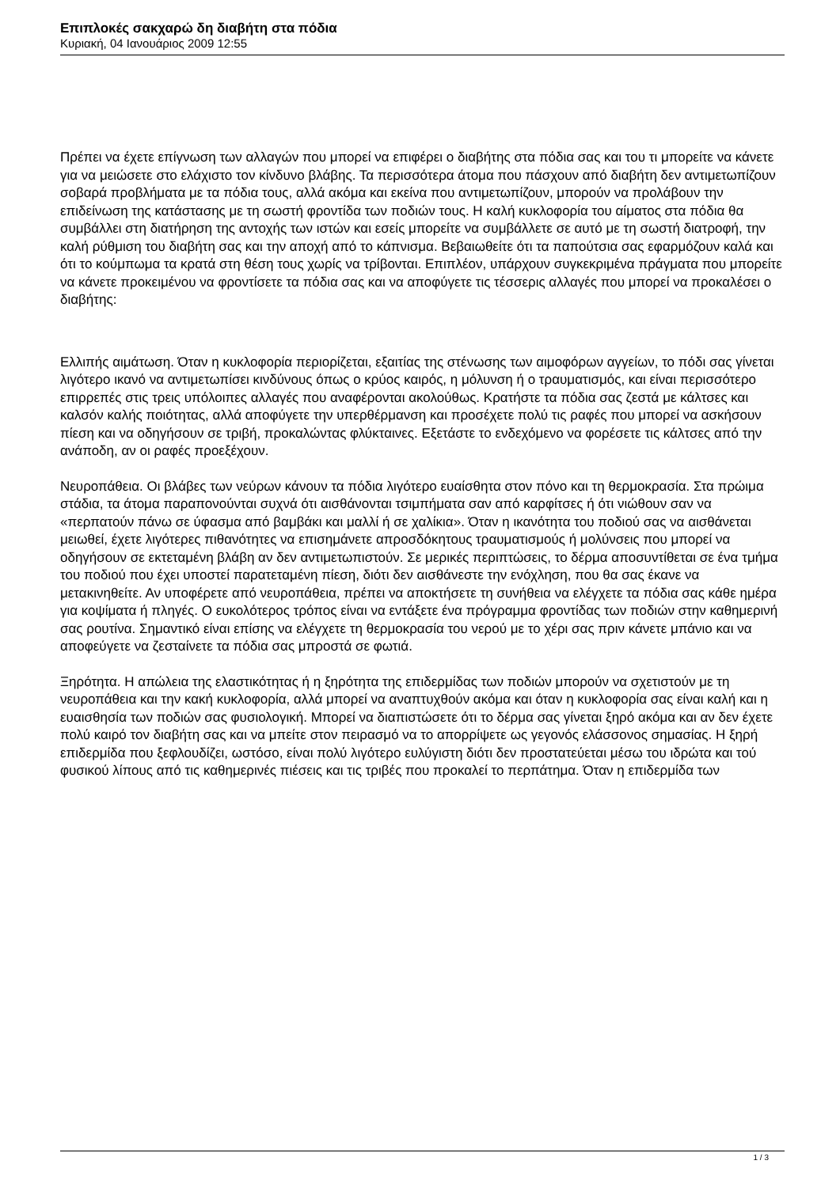Επιπλοκές σακχαρώ δη διαβήτη στα πόδια
Κυριακή, 04 Ιανουάριος 2009 12:55
Πρέπει να έχετε επίγνωση των αλλαγών που μπορεί να επιφέρει ο διαβήτης στα πόδια σας και του τι μπορείτε να κάνετε για να μειώσετε στο ελάχιστο τον κίνδυνο βλάβης. Τα περισσότερα άτομα που πάσχουν από διαβήτη δεν αντιμετωπίζουν σοβαρά προβλήματα με τα πόδια τους, αλλά ακόμα και εκείνα που αντιμετωπίζουν, μπορούν να προλάβουν την επιδείνωση της κατάστασης με τη σωστή φροντίδα των ποδιών τους. Η καλή κυκλοφορία του αίματος στα πόδια θα συμβάλλει στη διατήρηση της αντοχής των ιστών και εσείς μπορείτε να συμβάλλετε σε αυτό με τη σωστή διατροφή, την καλή ρύθμιση του διαβήτη σας και την αποχή από το κάπνισμα. Βεβαιωθείτε ότι τα παπούτσια σας εφαρμόζουν καλά και ότι το κούμπωμα τα κρατά στη θέση τους χωρίς να τρίβονται. Επιπλέον, υπάρχουν συγκεκριμένα πράγματα που μπορείτε να κάνετε προκειμένου να φροντίσετε τα πόδια σας και να αποφύγετε τις τέσσερις αλλαγές που μπορεί να προκαλέσει ο διαβήτης:
Ελλιπής αιμάτωση. Όταν η κυκλοφορία περιορίζεται, εξαιτίας της στένωσης των αιμοφόρων αγγείων, το πόδι σας γίνεται λιγότερο ικανό να αντιμετωπίσει κινδύνους όπως ο κρύος καιρός, η μόλυνση ή ο τραυματισμός, και είναι περισσότερο επιρρεπές στις τρεις υπόλοιπες αλλαγές που αναφέρονται ακολούθως. Κρατήστε τα πόδια σας ζεστά με κάλτσες και καλσόν καλής ποιότητας, αλλά αποφύγετε την υπερθέρμανση και προσέχετε πολύ τις ραφές που μπορεί να ασκήσουν πίεση και να οδηγήσουν σε τριβή, προκαλώντας φλύκταινες. Εξετάστε το ενδεχόμενο να φορέσετε τις κάλτσες από την ανάποδη, αν οι ραφές προεξέχουν.
Νευροπάθεια. Οι βλάβες των νεύρων κάνουν τα πόδια λιγότερο ευαίσθητα στον πόνο και τη θερμοκρασία. Στα πρώιμα στάδια, τα άτομα παραπονούνται συχνά ότι αισθάνονται τσιμπήματα σαν από καρφίτσες ή ότι νιώθουν σαν να «περπατούν πάνω σε ύφασμα από βαμβάκι και μαλλί ή σε χαλίκια». Όταν η ικανότητα του ποδιού σας να αισθάνεται μειωθεί, έχετε λιγότερες πιθανότητες να επισημάνετε απροσδόκητους τραυματισμούς ή μολύνσεις που μπορεί να οδηγήσουν σε εκτεταμένη βλάβη αν δεν αντιμετωπιστούν. Σε μερικές περιπτώσεις, το δέρμα αποσυντίθεται σε ένα τμήμα του ποδιού που έχει υποστεί παρατεταμένη πίεση, διότι δεν αισθάνεστε την ενόχληση, που θα σας έκανε να μετακινηθείτε. Αν υποφέρετε από νευροπάθεια, πρέπει να αποκτήσετε τη συνήθεια να ελέγχετε τα πόδια σας κάθε ημέρα για κοψίματα ή πληγές. Ο ευκολότερος τρόπος είναι να εντάξετε ένα πρόγραμμα φροντίδας των ποδιών στην καθημερινή σας ρουτίνα. Σημαντικό είναι επίσης να ελέγχετε τη θερμοκρασία του νερού με το χέρι σας πριν κάνετε μπάνιο και να αποφεύγετε να ζεσταίνετε τα πόδια σας μπροστά σε φωτιά.
Ξηρότητα. Η απώλεια της ελαστικότητας ή η ξηρότητα της επιδερμίδας των ποδιών μπορούν να σχετιστούν με τη νευροπάθεια και την κακή κυκλοφορία, αλλά μπορεί να αναπτυχθούν ακόμα και όταν η κυκλοφορία σας είναι καλή και η ευαισθησία των ποδιών σας φυσιολογική. Μπορεί να διαπιστώσετε ότι το δέρμα σας γίνεται ξηρό ακόμα και αν δεν έχετε πολύ καιρό τον διαβήτη σας και να μπείτε στον πειρασμό να το απορρίψετε ως γεγονός ελάσσονος σημασίας. Η ξηρή επιδερμίδα που ξεφλουδίζει, ωστόσο, είναι πολύ λιγότερο ευλύγιστη διότι δεν προστατεύεται μέσω του ιδρώτα και τού φυσικού λίπους από τις καθημερινές πιέσεις και τις τριβές που προκαλεί το περπάτημα. Όταν η επιδερμίδα των
1 / 3